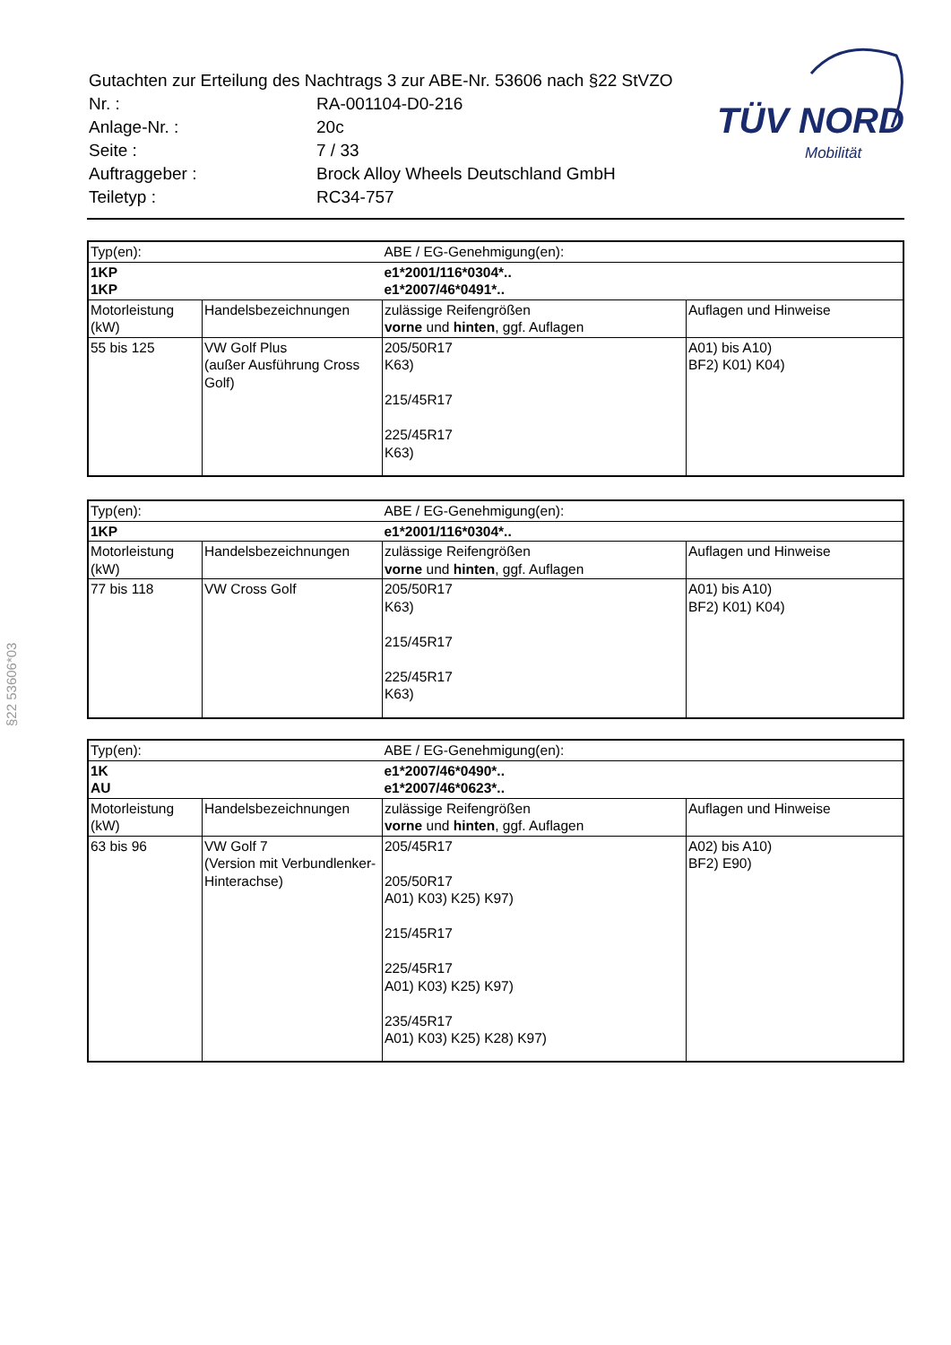| Gutachten zur Erteilung des Nachtrags 3 zur ABE-Nr. 53606 nach §22 StVZO | |
| Nr. : | RA-001104-D0-216 |
| Anlage-Nr. : | 20c |
| Seite : | 7 / 33 |
| Auftraggeber : | Brock Alloy Wheels Deutschland GmbH |
| Teiletyp : | RC34-757 |
TÜV NORD
Mobilität
§22 53606*03
| Typ(en): | | ABE / EG-Genehmigung(en): | |
| 1KP 1KP | | e1*2001/116*0304*.. e1*2007/46*0491*.. | |
| Motorleistung (kW) | Handelsbezeichnungen | zulässige Reifengrößen vorne und hinten , ggf. Auflagen | Auflagen und Hinweise |
| 55 bis 125 | VW Golf Plus (außer Ausführung Cross Golf) | 205/50R17 K63) 215/45R17 225/45R17 K63) | A01) bis A10) BF2) K01) K04) |
| Typ(en): | | ABE / EG-Genehmigung(en): | |
| 1KP | | e1*2001/116*0304*.. | |
| Motorleistung (kW) | Handelsbezeichnungen | zulässige Reifengrößen vorne und hinten , ggf. Auflagen | Auflagen und Hinweise |
| 77 bis 118 | VW Cross Golf | 205/50R17 K63) 215/45R17 225/45R17 K63) | A01) bis A10) BF2) K01) K04) |
| Typ(en): | | ABE / EG-Genehmigung(en): | |
| 1K AU | | e1*2007/46*0490*.. e1*2007/46*0623*.. | |
| Motorleistung (kW) | Handelsbezeichnungen | zulässige Reifengrößen vorne und hinten , ggf. Auflagen | Auflagen und Hinweise |
| 63 bis 96 | VW Golf 7 (Version mit Verbundlenker-Hinterachse) | 205/45R17 205/50R17 A01) K03) K25) K97) 215/45R17 225/45R17 A01) K03) K25) K97) 235/45R17 A01) K03) K25) K28) K97) | A02) bis A10) BF2) E90) |